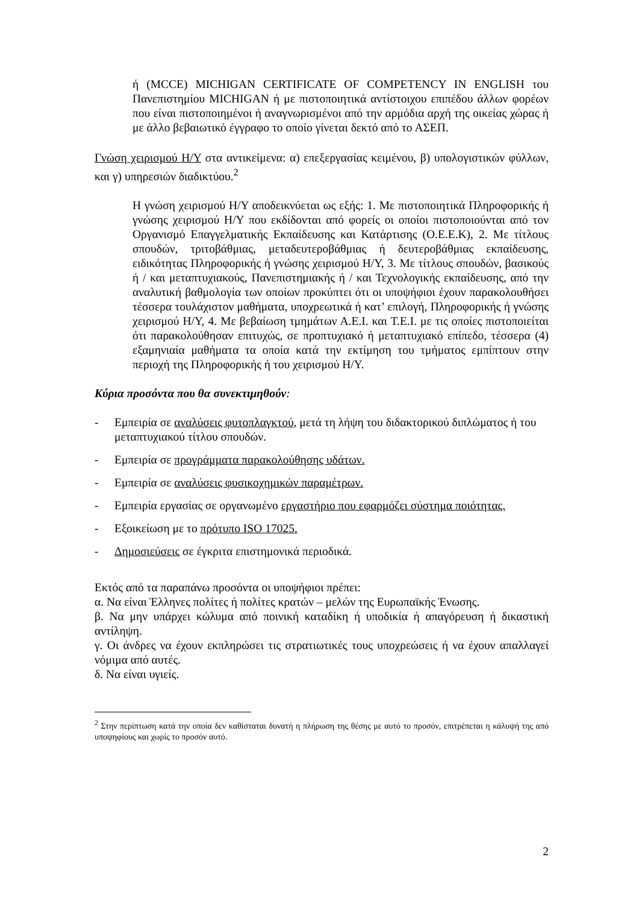ή (MCCE) MICHIGAN CERTIFICATE OF COMPETENCY IN ENGLISH του Πανεπιστημίου MICHIGAN ή με πιστοποιητικά αντίστοιχου επιπέδου άλλων φορέων που είναι πιστοποιημένοι ή αναγνωρισμένοι από την αρμόδια αρχή της οικείας χώρας ή με άλλο βεβαιωτικό έγγραφο το οποίο γίνεται δεκτό από το ΑΣΕΠ.
Γνώση χειρισμού Η/Υ στα αντικείμενα: α) επεξεργασίας κειμένου, β) υπολογιστικών φύλλων, και γ) υπηρεσιών διαδικτύου.<sup>2</sup>
Η γνώση χειρισμού Η/Υ αποδεικνύεται ως εξής: 1. Με πιστοποιητικά Πληροφορικής ή γνώσης χειρισμού Η/Υ που εκδίδονται από φορείς οι οποίοι πιστοποιούνται από τον Οργανισμό Επαγγελματικής Εκπαίδευσης και Κατάρτισης (Ο.Ε.Ε.Κ), 2. Με τίτλους σπουδών, τριτοβάθμιας, μεταδευτεροβάθμιας ή δευτεροβάθμιας εκπαίδευσης, ειδικότητας Πληροφορικής ή γνώσης χειρισμού Η/Υ, 3. Με τίτλους σπουδών, βασικούς ή / και μεταπτυχιακούς, Πανεπιστημιακής ή / και Τεχνολογικής εκπαίδευσης, από την αναλυτική βαθμολογία των οποίων προκύπτει ότι οι υποψήφιοι έχουν παρακολουθήσει τέσσερα τουλάχιστον μαθήματα, υποχρεωτικά ή κατ’ επιλογή, Πληροφορικής ή γνώσης χειρισμού Η/Υ, 4. Με βεβαίωση τμημάτων Α.Ε.Ι. και Τ.Ε.Ι. με τις οποίες πιστοποιείται ότι παρακολούθησαν επιτυχώς, σε προπτυχιακό ή μεταπτυχιακό επίπεδο, τέσσερα (4) εξαμηνιαία μαθήματα τα οποία κατά την εκτίμηση του τμήματος εμπίπτουν στην περιοχή της Πληροφορικής ή του χειρισμού Η/Υ.
Κύρια προσόντα που θα συνεκτιμηθούν:
- Εμπειρία σε αναλύσεις φυτοπλαγκτού, μετά τη λήψη του διδακτορικού διπλώματος ή του μεταπτυχιακού τίτλου σπουδών.
- Εμπειρία σε προγράμματα παρακολούθησης υδάτων.
- Εμπειρία σε αναλύσεις φυσικοχημικών παραμέτρων.
- Εμπειρία εργασίας σε οργανωμένο εργαστήριο που εφαρμόζει σύστημα ποιότητας.
- Εξοικείωση με το πρότυπο ISO 17025.
- Δημοσιεύσεις σε έγκριτα επιστημονικά περιοδικά.
Εκτός από τα παραπάνω προσόντα οι υποψήφιοι πρέπει:
α. Να είναι Έλληνες πολίτες ή πολίτες κρατών – μελών της Ευρωπαϊκής Ένωσης.
β. Να μην υπάρχει κώλυμα από ποινική καταδίκη ή υποδικία ή απαγόρευση ή δικαστική αντίληψη.
γ. Οι άνδρες να έχουν εκπληρώσει τις στρατιωτικές τους υποχρεώσεις ή να έχουν απαλλαγεί νόμιμα από αυτές.
δ. Να είναι υγιείς.
<sup>2</sup> Στην περίπτωση κατά την οποία δεν καθίσταται δυνατή η πλήρωση της θέσης με αυτό το προσόν, επιτρέπεται η κάλυψή της από υποψηφίους και χωρίς το προσόν αυτό.
2